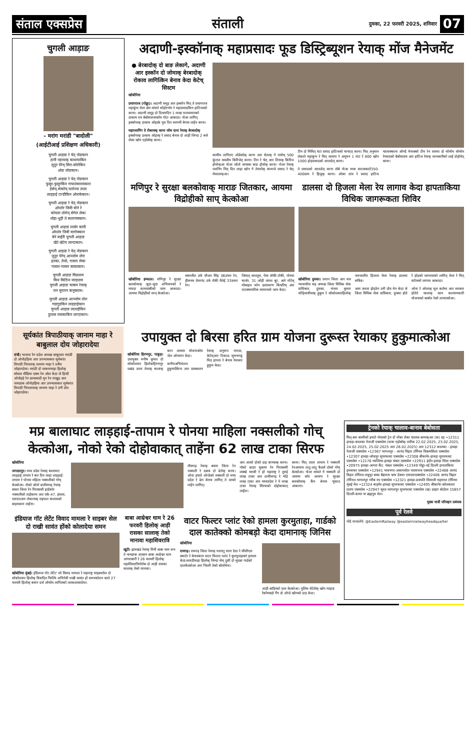संताल एक्सप्रेस संताली
दुमका, 22 फरवरी 2025, शनिवार
07
चुगली आड़ाङ
- मरांग मरांडी "बादोली"
(आईटीआई प्रशिक्षण अधिकारी)
चुगली आड़ाङ रे चेत् नोङकान
हानी नहायाक् काथायाकिन
लुतुर पेरेच् सिरा-सोरोकिन
ओङ जोङकान।
चुगली आड़ाङ रे चेत् नोङकान
फुसुर-फुसुरकिन गापालमारावकान
हेसेच्-सेकरेच् घारोञ्ज ताला
लाड़हाई टान्डीकिन ओरामेत्कान।
चुगली आड़ाङ रे चेत् नोङकान
ओन्तोर जिवी मोने रे
कोयला तोरोच् सेगेल लेका
थोड़ा-थुड़ी ते सालगाक्कान।
चुगली आड़ाङ लासेर कापी
ओन्तोर जिवी मागोक्कान
बेने बाईरी चुगली आड़ाङ
खेटे-खेटेय लान्दाकान।
चुगली आड़ाङ रे चेत् नोङकान
लुतुर पेरेच् आञ्जोम तोरा
इतका, तेजो, गासरा लेका
गासार-गासार बाबात्कान।
चुगली आड़ाङ मिछताम
बिञ किदिञ जरहताम
चुगली आड़ाङ चाबाय रेयाक्
रान मुराग़न बानुक्ताम।
चुगली आड़ाङ आञ्जोम तोरा
गाड़गुडकिन लाड़हाईकान
चुगली आड़ाङ लालाईकिन
हुलास रासकाकिन लान्दाकान।
अदाणी-इस्कॉनाक् महाप्रसादः फूड डिस्ट्रिब्यूशन रेयाक् मोंज मैनेजमेंट
● बेरबादोक् दो बाङ लेकागे, अदाणी आर इस्कॉन दो जोमाक् बेरबादोक् रोकाव लागित्किन बेनाव केदा केटेच् सिस्टम
खोबोरिया
प्रयागराज (गोड्डा)। अदाणी समूह आर इस्कॉन मित् ते प्रयागराज महाकुंभ मेला क्षेत्र सांवते सोहोरभोर रे महाप्रसादकिन हाटिञाको काना। अदाणी समूह दो दिनामदिन 1 लाख पातयावानको दाकाय एम बेबोसतावाकोय गोटा आकादा। नोआ लागित् इस्कॉनाक् दाकाय ओड़ाक्रे पुरा दिन सरगमी बेनाव ताहेंन काना।
महाप्लानिंग ते रोकावक् काना जोम दाना रेयाक् बेरबादोक् इस्कॉनाक् दाकाय ओड़ाक् रे प्रसाद बेनाव दो आड़ी जिन्दा 2 बजे लेका खोन एहोबोक् काना।
कामीय लागितए ओडेकोक् काना आर सेताक् गे पासेच् 500 कुंटाल सब्जीय किरिञेत् काना। तिन रे चेत् आर तिनाक् किरिञ होयोक्आ नोआ जोतो आचका बाङ होयोक् काना। नोआ रेयाक् प्लानिंग मित् दिन लाहा खोन गे तेयारोक् कानाजे प्रसाद रे चेत् मेसालाक्आ।
टीम दो मिमित् घंटा प्रसाद हाटिञको मापएत् काना। मित् अनुमान लेकाते महाकुंभ रे मित् जायगा रे अमूमन 1 घंटा रे 800 खोन 1000 होड़प्रसादको आताङेत् काना।
ते प्रसादको आताङेत् काना तोबे नोआ मात्रा घाटावकाते350-400ग्राम रे हिजुक् काना। ओका ठांव रे प्रसाद हाटिञ चालाक्काना ओण्डे मेनाक्को टीम रेन रासया दो सोमोय सोमोय रेप्सादको बेबोसताय आर हाटिञ रेयाक् जानकारीको लाई दोहोयेत् काना।
मणिपुर रे सुरक्षा बलकोवाक् माराङ जितकार, आयमा विद्रोहीको साप् केत्कोआ
खोबोरिया इम्फाल। मणिपुर रे सुरक्षा बलकोवाक् जुदा-जुदा अभियानको रे माराङ कामयाबीको ञाम आकादा। आयमा विद्रोहीको साप् केत्कोआ।
स्वमजीत उर्फ थौजन सिंह 36उमार रेन, हीसनम प्रेमानंद उर्फ रॉकी मैतेई 33उमार रेन।
जिवात् कारतूस, पेया वॉकी-टॉकी, पोनया चार्जर, 31 जोड़ी जंगल बूट, आरे गोटेच् मोबाइल फोन छलावरण किचरिच् आर एटाक्सामरिक सामानको ञाम केदा।
डालसा दो हिजला मेला रेय लागाव केदा हापताकिया विधिक जागरूकता शिविर
खोबोरिया दुमका। प्रधान जिला आर सत्र न्यायाधीश सह अध्यक्ष जिला विधिक सेवा प्राधिकार, दुमका, संजय कुमार चन्द्रियावीयाक् हुकुम रे सोकोलवारहिलोक् जनजातीय हिजला मेला रेयाक् डालसा सचिव।
आम जनता होड़ठेन उनी दोय मेन केदा जे जिला विधिक सेवा प्राधिकार, दुमका होते रे होड़को जागरवाको लागित् मेला रे मित् स्टॉलको लागाव आकादा।
ओना रे ओलाक् मूल कर्तव्य आर सरकार होतेते चालाक् कान कल्याणकारी योजनाको बाबोत रेको लायात्कोआ।
सूर्यकांत त्रिपाठीयाक् जानाम माहा रे बाबुलाल दोय जोहारादेया
रांची। भाजपा रेन प्रदेश अध्यक्ष बाबूलाल मरांडी दो ओनोड़हिया आर उपन्यासकार सूर्यकांत त्रिपाठी निरालाक् जानाम माहा रे उनीय जोहारादेया। मरांडी दो जारूममाहा हिलोक् सोशल मीडिया एक्स रेय ओल केदा जे हिन्दी ओनोड़हे रेन छायावादी युग रेन गाखुड़ आर नामडाक ओनोड़हिया आर उपन्यासकार सूर्यकांत त्रिपाठी निरालावाक् जानाम माहा रे उनी दोय जोहारादेया।
उपायुक्त दो बिरसा हरित ग्राम योजना दुरूस्त रेयाकए हुकुमात्कोआ
खोबोरिया हिरणपुर, पाकुड़। उपायुक्त मनीष कुमार दो सोकोलवार हिलोकहिरणपुर प्रखंड ताला तेयाक् चालाक् कान आयमा योजनाकोय ञेल ओनमान केदा।
कनीयअभियंताय हुकुमात्किना आर प्राक्कलन रेयाक् अनुरूप माराङ, केटेच्आर टिकाऊ सूचनापट्ट मित् हापता रे बेनाव रेयाकए हुकुम केदा।
मप्र बालाघाट लाड़हाई-तापाम रे पोनया माहिला नक्सलीको गोच् केत्कोआ, नोको रेको दोहोवाकात् ताहेंना 62 लाख टाका सिरफ
खोबोरिया
जगदलपुर। मध्य प्रदेश रेयाक् बालाघाट लाड़हाई तापाम रे बार दिन लाहा लाड़हाई-तापाम रे पोनया महिला नक्सलीको गोच् केत्कोआ। नोको जोतो छत्तीसगढ़ रेयाक् बस्तर जिला रेन गिराबासी हार्डकोर नक्सलीको ताहेंकाना आर एके-47, इंसास, एसएलआर लेकानाक् राइफल चालावको बाड़यकान ताहेंना।
तीसगढ़ रेयाक् बस्तर जिला रेन नक्सली रे दबाव दो ढेरोक् काना। ओना इयाते ओन्डेको नक्सली दो मध्य प्रदेश रे ढेरा बेनाव लागित् ते आको ताहेंन लागित्।
आर आको दोको दाड़ बाञ्चाक् काना। नोको छाङा सुकमा रेन गिराबासी लक्खे मरावी रे हों महाराष्ट्र रे तुरुई लाख टाका आर छत्तीसगढ़ रे मोड़े लाख टाका आर मध्यप्रदेश रे पे लाख टाका रेयाक् सिरफको दोहोवाकात् ताहेंना।
काना। मित् ताला तापाम रे नक्सली रेनआयाम लाटू-लाटू कैडर्स दोको गोच् केत्कोआ। नोआ सांवते गे नक्सली दो आयमा कोर जायगा रे सुरक्षा बलकोवाक् कैंप बेनाव चुकाउ आकाना।
इंडियाज गॉट लेटेंट विवाद मामला रे साइबर सेल दो राखी सावंत होंको कोलादेया समन
खोबोरिया मुंबई। इंडियाज गॉट लेटेंट' शो विवाद मामला रे महाराष्ट्र साइबरसेल दो सोकोलवार हिलोक् विवादित फिल्मि अभिनेत्री राखी सावंत हों समनकोलन काते 27 फरवरी हिलोक् बयान दर्ज ओचोय लागितको तलबआकादेया।
बाबा आम्रेश्वर धाम रे 26 फरवरी हिलोक् आड़ी रासका सालाक् तेको मानावा महाशिवरात्रि
खूंटी। झारखंड रेयाक् मिनी बाबा धाम रूप ते नामडाक आकान बाबा आम्रेश्वर धाम आंगराबारी रे 26 फरवरी हिलोक् महाशिवरात्रिपोरोब दो आड़ी रासका सालाक् तेको मानावा।
वाटर फिल्टर प्लांट रेको हामला कुरमुताहा, गार्डको दाल कातेक्को कोमबड़ो केदा दामानाक् जिनिस
खोबोरिया
रामगढ़। रामगढ़ जिला रेयाक् पतरातू थाना ठेठा रे सीसीएल क्वार्टर रे बेनावकान वाटर फिल्टर प्लांट रे कुरमुताहाको हामला केदा।सारदीमाहा हिलोक् जिन्दा सेच् दुसी दो सुरक्षा गार्डको दालकेत्कोआ आर भितरी तेको बोलोयेना।
आड़ी बाड़िच्को दाल केत्कोआ। पुलिस सेटेरोक् खोन माड़ाङ रेकोमबड़ो गैंग दो ओन्डे खोनको दाड़ केदा।
ट्रेनको रेयाक् चालाव-बानाव बेबोसता
मित्-बार कामीको इयाते नोवाको ट्रेन दो नोंका लेका चालाव-बानाक्आः (क) रद्दः •12311 हावड़ा-कालका नेताजी एक्सप्रेस (यात्रा एहोबोक् तारीक 22.02.2025, 23.02.2025, 24.02.2025, 25.02.2025 आर 26.02.2025) आर 12312 कालका - हावड़ा नेताजी एक्सप्रेस •12367 भागलपुर - आनंद विहार टर्मिनल विक्रमशिला एक्सप्रेस •12307 हावड़ा-जोधपुर सुपरफास्ट एक्सप्रेस •22308 बीकानेर-हावड़ा सुपरफास्ट एक्सप्रेस •12176 ग्वालियर-हावड़ा चंबल एक्सप्रेस •22911 इंदौर-हावड़ा शिप्रा एक्सप्रेस •20975 हावड़ा-आगरा कैंट. चंबल एक्सप्रेस •12349 गोड्डा-नई दिल्ली हापताकिया हमसफर एक्सप्रेस •12941 भावनगर-आसनसोल पारसनाथ एक्सप्रेस •22466 आनंद विहार टर्मिनल-मधुपुर बाबा बैद्यनाथ धाम देवघर एसएफएक्सप्रेस •22406 आनंद विहार टर्मिनल-भागलपुर गरीब रथ एक्सप्रेस •12321 हावड़ा-छत्रपति शिवाजी महाराज टर्मिनस मुंबई मेल •12324 बाड़मेर-हावड़ा सुपरफास्ट एक्सप्रेस •12495 बीकानेर-कोलकाता प्रताप एक्सप्रेस •22947 सूरत-भागलपुर सुपरफास्ट एक्सप्रेस (ख) डाहार बोदोलः 15657 दिल्ली-कामा या ब्रह्मपुत्र मेल।
मुख्य यात्री परिवहन प्रबंधक
पूर्व रेलवे
नोंडे पाञालेपे: @EasternRailway @easternrailwayheadquarter